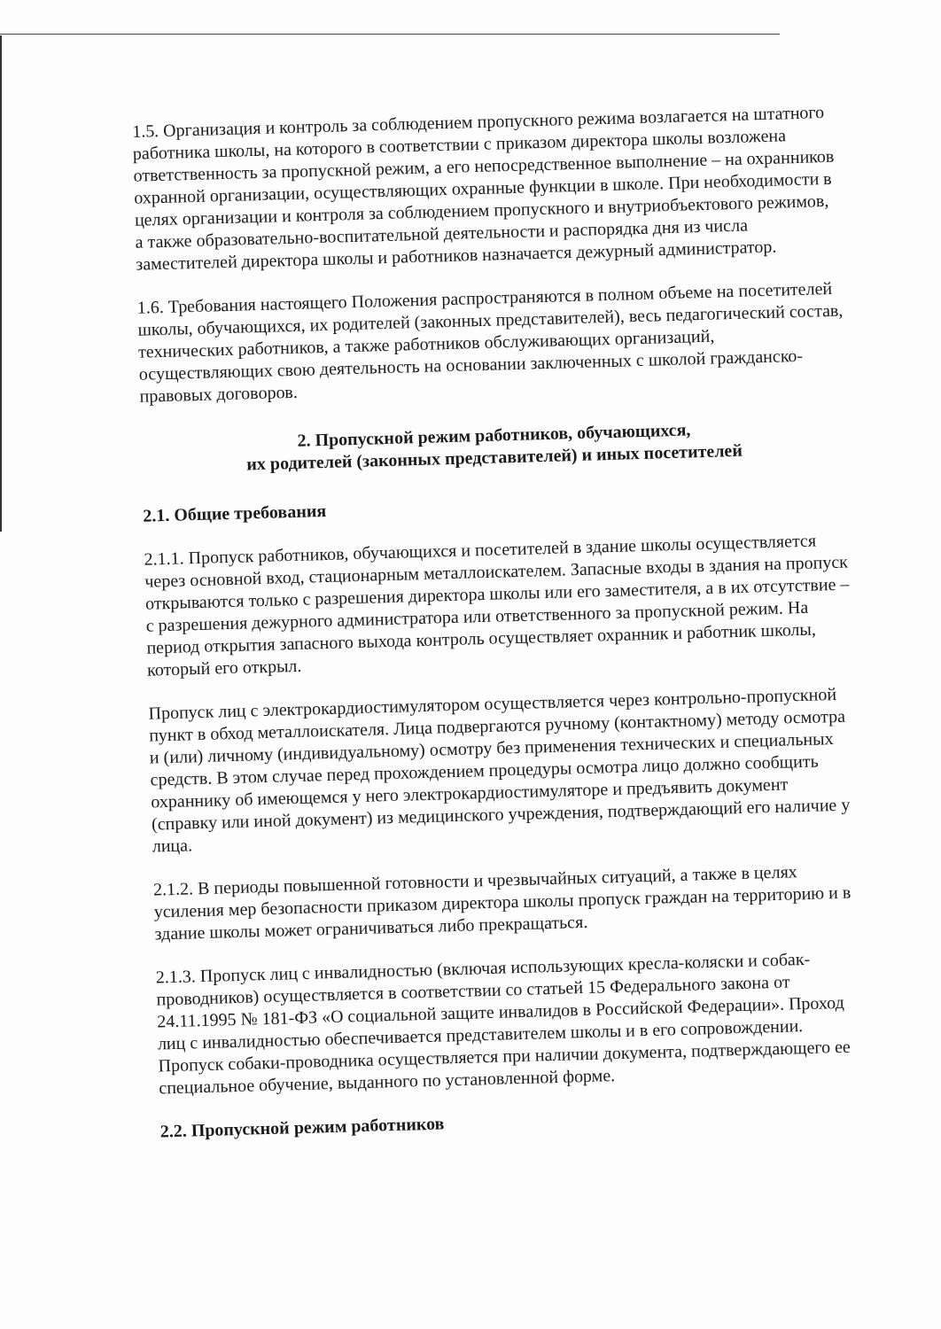1.5. Организация и контроль за соблюдением пропускного режима возлагается на штатного работника школы, на которого в соответствии с приказом директора школы возложена ответственность за пропускной режим, а его непосредственное выполнение – на охранников охранной организации, осуществляющих охранные функции в школе. При необходимости в целях организации и контроля за соблюдением пропускного и внутриобъектового режимов, а также образовательно-воспитательной деятельности и распорядка дня из числа заместителей директора школы и работников назначается дежурный администратор.
1.6. Требования настоящего Положения распространяются в полном объеме на посетителей школы, обучающихся, их родителей (законных представителей), весь педагогический состав, технических работников, а также работников обслуживающих организаций, осуществляющих свою деятельность на основании заключенных с школой гражданско-правовых договоров.
2. Пропускной режим работников, обучающихся,
их родителей (законных представителей) и иных посетителей
2.1. Общие требования
2.1.1. Пропуск работников, обучающихся и посетителей в здание школы осуществляется через основной вход, стационарным металлоискателем. Запасные входы в здания на пропуск открываются только с разрешения директора школы или его заместителя, а в их отсутствие – с разрешения дежурного администратора или ответственного за пропускной режим. На период открытия запасного выхода контроль осуществляет охранник и работник школы, который его открыл.
Пропуск лиц с электрокардиостимулятором осуществляется через контрольно-пропускной пункт в обход металлоискателя. Лица подвергаются ручному (контактному) методу осмотра и (или) личному (индивидуальному) осмотру без применения технических и специальных средств. В этом случае перед прохождением процедуры осмотра лицо должно сообщить охраннику об имеющемся у него электрокардиостимуляторе и предъявить документ (справку или иной документ) из медицинского учреждения, подтверждающий его наличие у лица.
2.1.2. В периоды повышенной готовности и чрезвычайных ситуаций, а также в целях усиления мер безопасности приказом директора школы пропуск граждан на территорию и в здание школы может ограничиваться либо прекращаться.
2.1.3. Пропуск лиц с инвалидностью (включая использующих кресла-коляски и собак-проводников) осуществляется в соответствии со статьей 15 Федерального закона от 24.11.1995 № 181-ФЗ «О социальной защите инвалидов в Российской Федерации». Проход лиц с инвалидностью обеспечивается представителем школы и в его сопровождении. Пропуск собаки-проводника осуществляется при наличии документа, подтверждающего ее специальное обучение, выданного по установленной форме.
2.2. Пропускной режим работников